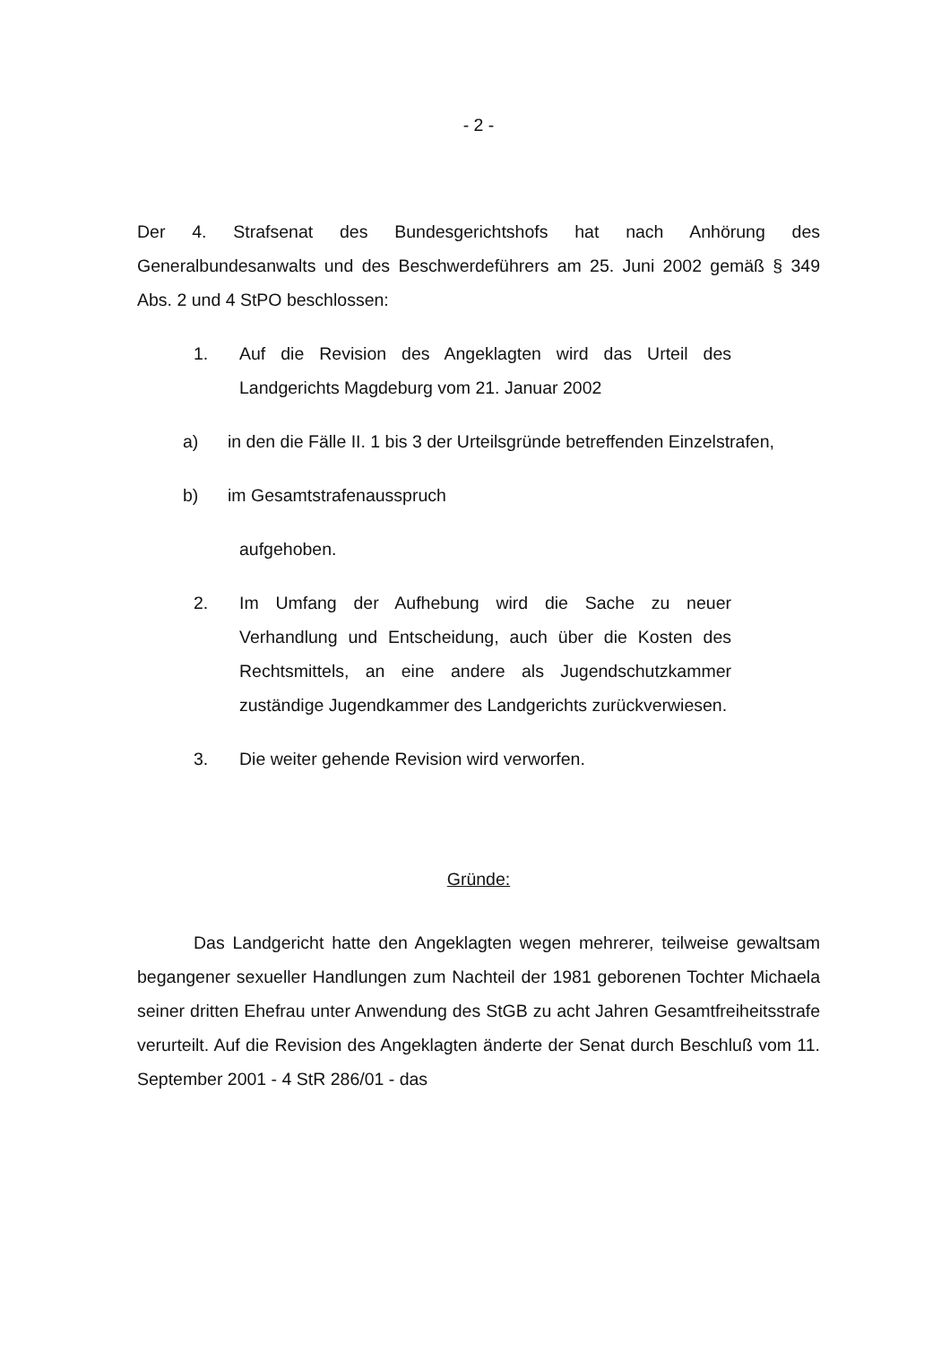- 2 -
Der 4. Strafsenat des Bundesgerichtshofs hat nach Anhörung des Generalbundesanwalts und des Beschwerdeführers am 25. Juni 2002 gemäß § 349 Abs. 2 und 4 StPO beschlossen:
1. Auf die Revision des Angeklagten wird das Urteil des Landgerichts Magdeburg vom 21. Januar 2002
a) in den die Fälle II. 1 bis 3 der Urteilsgründe betreffenden Einzelstrafen,
b) im Gesamtstrafenausspruch
aufgehoben.
2. Im Umfang der Aufhebung wird die Sache zu neuer Verhandlung und Entscheidung, auch über die Kosten des Rechtsmittels, an eine andere als Jugendschutzkammer zuständige Jugendkammer des Landgerichts zurückverwiesen.
3. Die weiter gehende Revision wird verworfen.
Gründe:
Das Landgericht hatte den Angeklagten wegen mehrerer, teilweise gewaltsam begangener sexueller Handlungen zum Nachteil der 1981 geborenen Tochter Michaela seiner dritten Ehefrau unter Anwendung des StGB zu acht Jahren Gesamtfreiheitsstrafe verurteilt. Auf die Revision des Angeklagten änderte der Senat durch Beschluß vom 11. September 2001 - 4 StR 286/01 - das